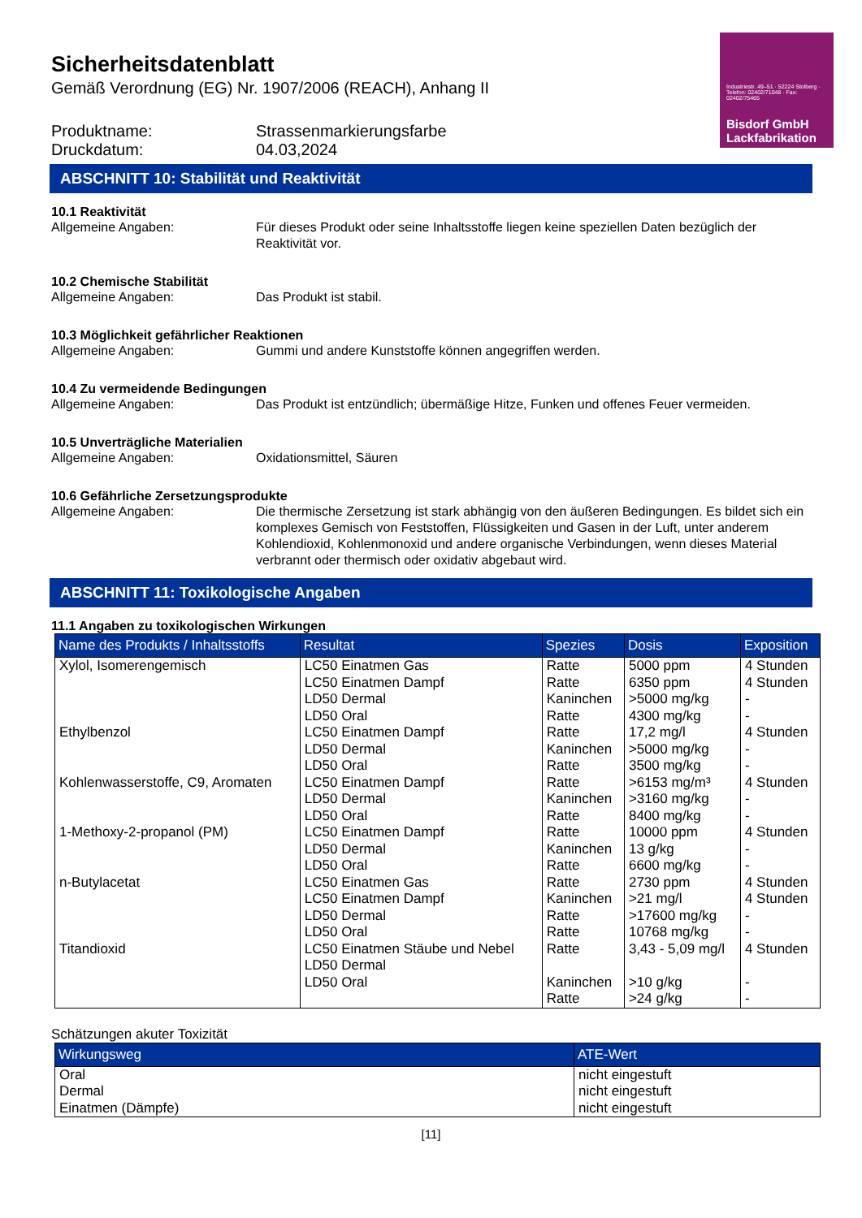Industriestr. 49–51 · 52224 Stolberg · Telefon: 02402/71048 · Fax: 02402/75465
Bisdorf GmbH
Lackfabrikation
Sicherheitsdatenblatt
Gemäß Verordnung (EG) Nr. 1907/2006 (REACH), Anhang II
Produktname: Strassenmarkierungsfarbe
Druckdatum: 04.03,2024
ABSCHNITT 10: Stabilität und Reaktivität
10.1 Reaktivität
Allgemeine Angaben: Für dieses Produkt oder seine Inhaltsstoffe liegen keine speziellen Daten bezüglich der Reaktivität vor.
10.2 Chemische Stabilität
Allgemeine Angaben: Das Produkt ist stabil.
10.3 Möglichkeit gefährlicher Reaktionen
Allgemeine Angaben: Gummi und andere Kunststoffe können angegriffen werden.
10.4 Zu vermeidende Bedingungen
Allgemeine Angaben: Das Produkt ist entzündlich; übermäßige Hitze, Funken und offenes Feuer vermeiden.
10.5 Unverträgliche Materialien
Allgemeine Angaben: Oxidationsmittel, Säuren
10.6 Gefährliche Zersetzungsprodukte
Allgemeine Angaben: Die thermische Zersetzung ist stark abhängig von den äußeren Bedingungen. Es bildet sich ein komplexes Gemisch von Feststoffen, Flüssigkeiten und Gasen in der Luft, unter anderem Kohlendioxid, Kohlenmonoxid und andere organische Verbindungen, wenn dieses Material verbrannt oder thermisch oder oxidativ abgebaut wird.
ABSCHNITT 11: Toxikologische Angaben
11.1 Angaben zu toxikologischen Wirkungen
| Name des Produkts / Inhaltsstoffs | Resultat | Spezies | Dosis | Exposition |
| --- | --- | --- | --- | --- |
| Xylol, Isomerengemisch | LC50 Einatmen Gas LC50 Einatmen Dampf LD50 Dermal LD50 Oral | Ratte Ratte Kaninchen Ratte | 5000 ppm 6350 ppm >5000 mg/kg 4300 mg/kg | 4 Stunden 4 Stunden - - |
| Ethylbenzol | LC50 Einatmen Dampf LD50 Dermal LD50 Oral | Ratte Kaninchen Ratte | 17,2 mg/l >5000 mg/kg 3500 mg/kg | 4 Stunden - - |
| Kohlenwasserstoffe, C9, Aromaten | LC50 Einatmen Dampf LD50 Dermal LD50 Oral | Ratte Kaninchen Ratte | >6153 mg/m³ >3160 mg/kg 8400 mg/kg | 4 Stunden - - |
| 1-Methoxy-2-propanol (PM) | LC50 Einatmen Dampf LD50 Dermal LD50 Oral | Ratte Kaninchen Ratte | 10000 ppm 13 g/kg 6600 mg/kg | 4 Stunden - - |
| n-Butylacetat | LC50 Einatmen Gas LC50 Einatmen Dampf LD50 Dermal LD50 Oral | Ratte Kaninchen Ratte Ratte | 2730 ppm >21 mg/l >17600 mg/kg 10768 mg/kg | 4 Stunden 4 Stunden - - |
| Titandioxid | LC50 Einatmen Stäube und Nebel LD50 Dermal LD50 Oral | Ratte Kaninchen Ratte | 3,43 - 5,09 mg/l >10 g/kg >24 g/kg | 4 Stunden - - |
Schätzungen akuter Toxizität
| Wirkungsweg | ATE-Wert |
| --- | --- |
| Oral Dermal Einatmen (Dämpfe) | nicht eingestuft nicht eingestuft nicht eingestuft |
[11]